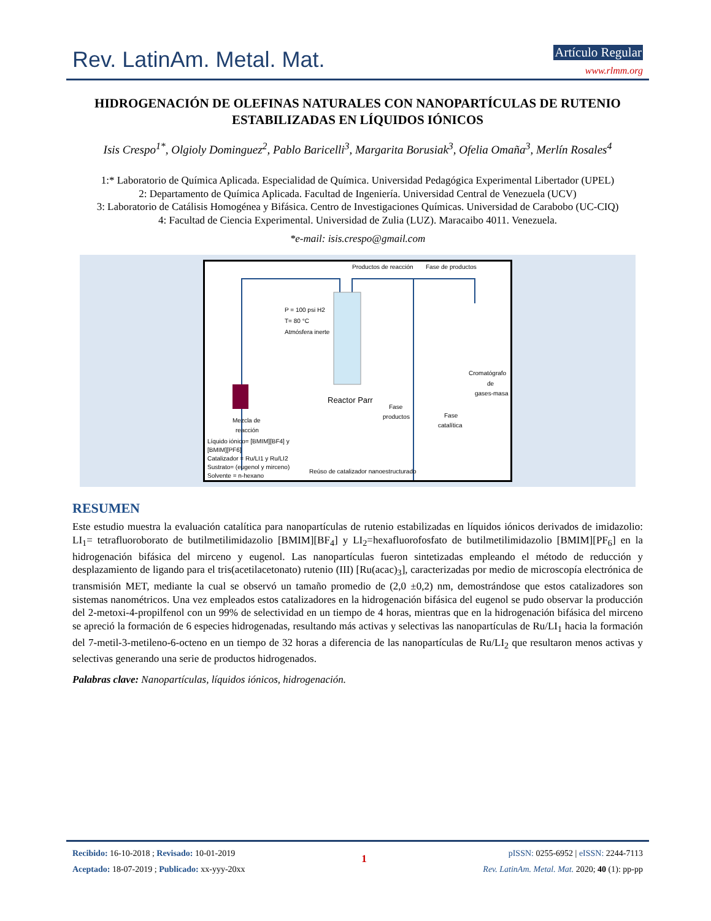Rev. LatinAm. Metal. Mat. Artículo Regular
www.rlmm.org
HIDROGENACIÓN DE OLEFINAS NATURALES CON NANOPARTÍCULAS DE RUTENIO ESTABILIZADAS EN LÍQUIDOS IÓNICOS
Isis Crespo<sup>1*</sup>, Olgioly Dominguez<sup>2</sup>, Pablo Baricelli<sup>3</sup>, Margarita Borusiak<sup>3</sup>, Ofelia Omaña<sup>3</sup>, Merlín Rosales<sup>4</sup>
1:* Laboratorio de Química Aplicada. Especialidad de Química. Universidad Pedagógica Experimental Libertador (UPEL)
2: Departamento de Química Aplicada. Facultad de Ingeniería. Universidad Central de Venezuela (UCV)
3: Laboratorio de Catálisis Homogénea y Bifásica. Centro de Investigaciones Químicas. Universidad de Carabobo (UC-CIQ)
4: Facultad de Ciencia Experimental. Universidad de Zulia (LUZ). Maracaibo 4011. Venezuela.
*e-mail: isis.crespo@gmail.com
P = 100 psi H2
T= 80 °C
Atmósfera inerte
Productos de reacción
Fase de productos
Reactor Parr
Fase
productos
Fase
catalítica
Cromatógrafo
de
gases-masa
Mezcla de
reacción
Líquido iónico= [BMIM][BF4] y
[BMIM][PF6]
Catalizador = Ru/LI1 y Ru/LI2
Sustrato= (eugenol y mirceno)
Solvente = n-hexano
Reúso de catalizador nanoestructurado
RESUMEN
Este estudio muestra la evaluación catalítica para nanopartículas de rutenio estabilizadas en líquidos iónicos derivados de imidazolio: LI<sub>1</sub>= tetrafluoroborato de butilmetilimidazolio [BMIM][BF<sub>4</sub>] y LI<sub>2</sub>=hexafluorofosfato de butilmetilimidazolio [BMIM][PF<sub>6</sub>] en la hidrogenación bifásica del mirceno y eugenol. Las nanopartículas fueron sintetizadas empleando el método de reducción y desplazamiento de ligando para el tris(acetilacetonato) rutenio (III) [Ru(acac)<sub>3</sub>], caracterizadas por medio de microscopía electrónica de transmisión MET, mediante la cual se observó un tamaño promedio de (2,0 ±0,2) nm, demostrándose que estos catalizadores son sistemas nanométricos. Una vez empleados estos catalizadores en la hidrogenación bifásica del eugenol se pudo observar la producción del 2-metoxi-4-propilfenol con un 99% de selectividad en un tiempo de 4 horas, mientras que en la hidrogenación bifásica del mirceno se apreció la formación de 6 especies hidrogenadas, resultando más activas y selectivas las nanopartículas de Ru/LI<sub>1</sub> hacia la formación del 7-metil-3-metileno-6-octeno en un tiempo de 32 horas a diferencia de las nanopartículas de Ru/LI<sub>2</sub> que resultaron menos activas y selectivas generando una serie de productos hidrogenados.
Palabras clave: Nanopartículas, líquidos iónicos, hidrogenación.
Recibido: 16-10-2018 ; Revisado: 10-01-2019
Aceptado: 18-07-2019 ; Publicado: xx-yyy-20xx
1
pISSN: 0255-6952 | eISSN: 2244-7113
Rev. LatinAm. Metal. Mat. 2020; 40 (1): pp-pp